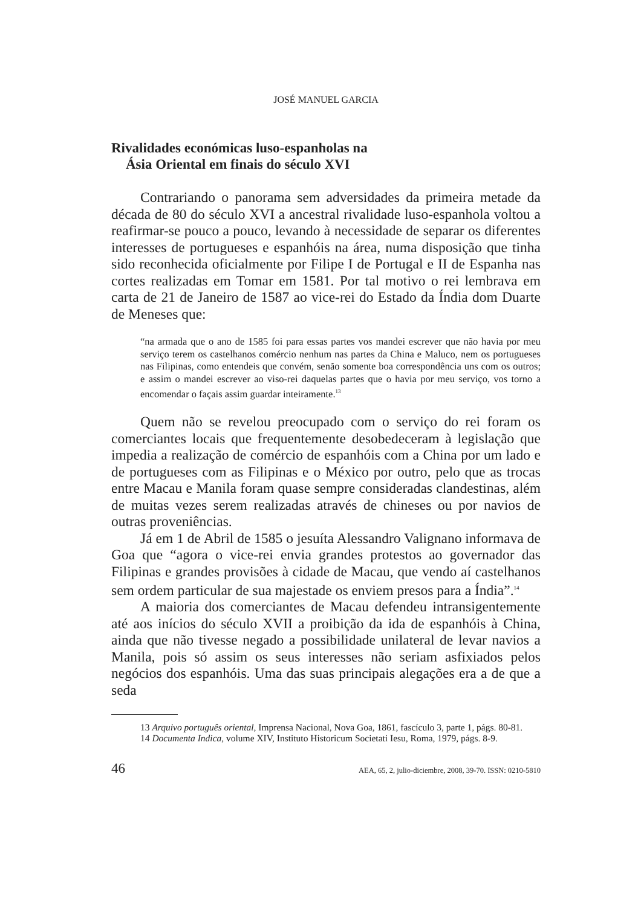JOSÉ MANUEL GARCIA
Rivalidades económicas luso-espanholas na
Ásia Oriental em finais do século XVI
Contrariando o panorama sem adversidades da primeira metade da década de 80 do século XVI a ancestral rivalidade luso-espanhola voltou a reafirmar-se pouco a pouco, levando à necessidade de separar os diferentes interesses de portugueses e espanhóis na área, numa disposição que tinha sido reconhecida oficialmente por Filipe I de Portugal e II de Espanha nas cortes realizadas em Tomar em 1581. Por tal motivo o rei lembrava em carta de 21 de Janeiro de 1587 ao vice-rei do Estado da Índia dom Duarte de Meneses que:
“na armada que o ano de 1585 foi para essas partes vos mandei escrever que não havia por meu serviço terem os castelhanos comércio nenhum nas partes da China e Maluco, nem os portugueses nas Filipinas, como entendeis que convém, senão somente boa correspondência uns com os outros; e assim o mandei escrever ao viso-rei daquelas partes que o havia por meu serviço, vos torno a encomendar o façais assim guardar inteiramente.<sup>13</sup>
Quem não se revelou preocupado com o serviço do rei foram os comerciantes locais que frequentemente desobedeceram à legislação que impedia a realização de comércio de espanhóis com a China por um lado e de portugueses com as Filipinas e o México por outro, pelo que as trocas entre Macau e Manila foram quase sempre consideradas clandestinas, além de muitas vezes serem realizadas através de chineses ou por navios de outras proveniências.
Já em 1 de Abril de 1585 o jesuíta Alessandro Valignano informava de Goa que “agora o vice-rei envia grandes protestos ao governador das Filipinas e grandes provisões à cidade de Macau, que vendo aí castelhanos sem ordem particular de sua majestade os enviem presos para a Índia”.<sup>14</sup>
A maioria dos comerciantes de Macau defendeu intransigentemente até aos inícios do século XVII a proibição da ida de espanhóis à China, ainda que não tivesse negado a possibilidade unilateral de levar navios a Manila, pois só assim os seus interesses não seriam asfixiados pelos negócios dos espanhóis. Uma das suas principais alegações era a de que a seda
13 Arquivo português oriental, Imprensa Nacional, Nova Goa, 1861, fascículo 3, parte 1, págs. 80-81.
14 Documenta Indica, volume XIV, Instituto Historicum Societati Iesu, Roma, 1979, págs. 8-9.
46 AEA, 65, 2, julio-diciembre, 2008, 39-70. ISSN: 0210-5810